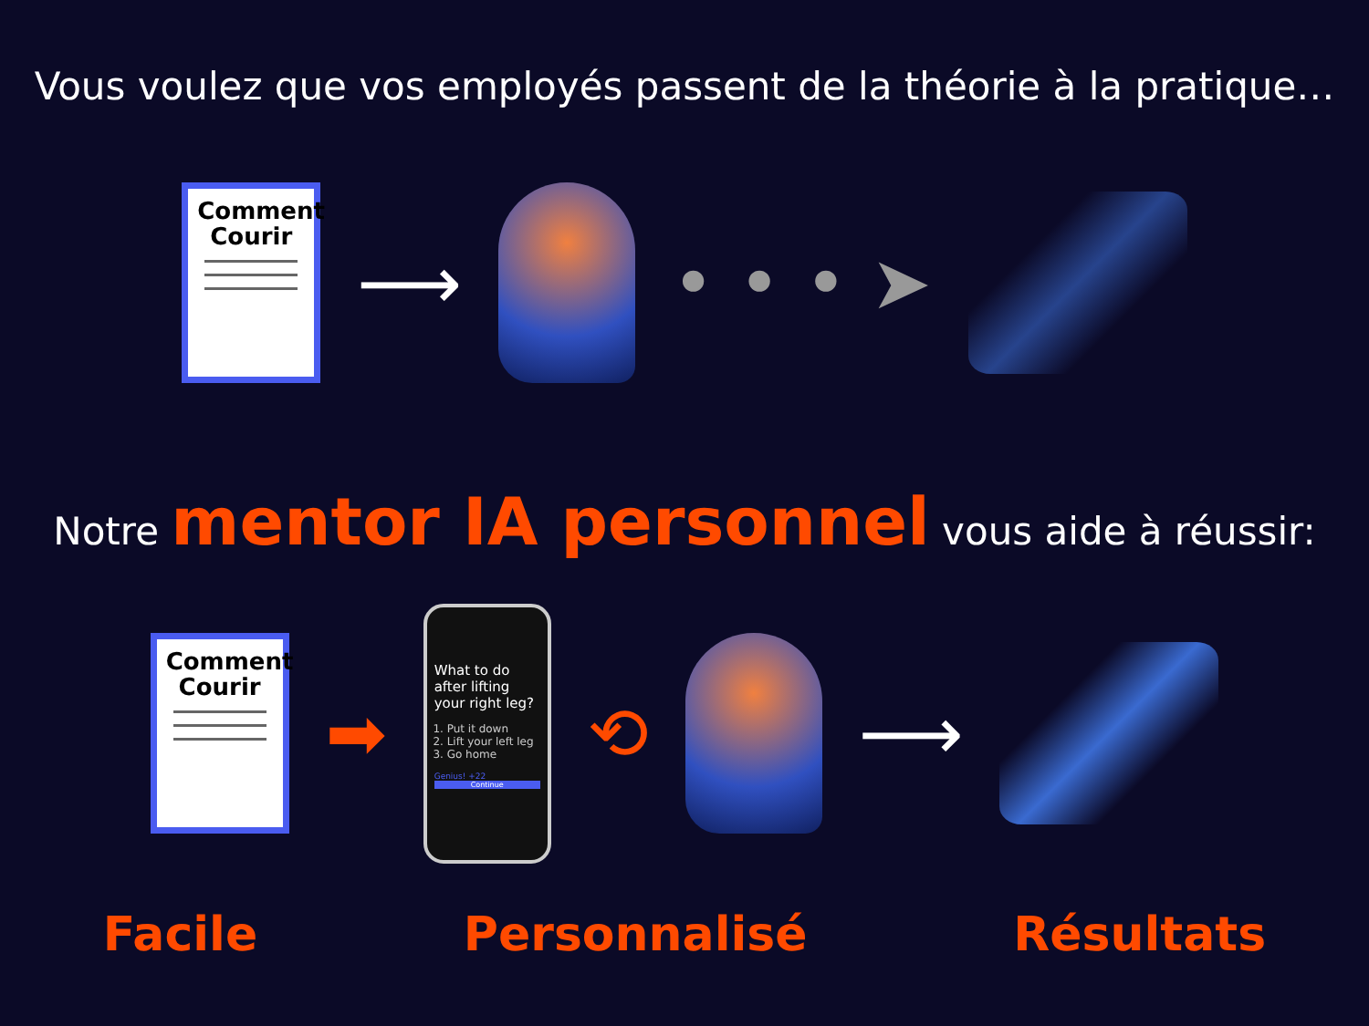Vous voulez que vos employés passent de la théorie à la pratique…
Comment Courir
⟶ • • • ➤
Notre mentor IA personnel vous aide à réussir:
Comment Courir
➡
What to do after lifting your right leg?
1. Put it down
2. Lift your left leg
3. Go home
Genius! +22
Continue
⟲ ⟶
Facile Personnalisé Résultats